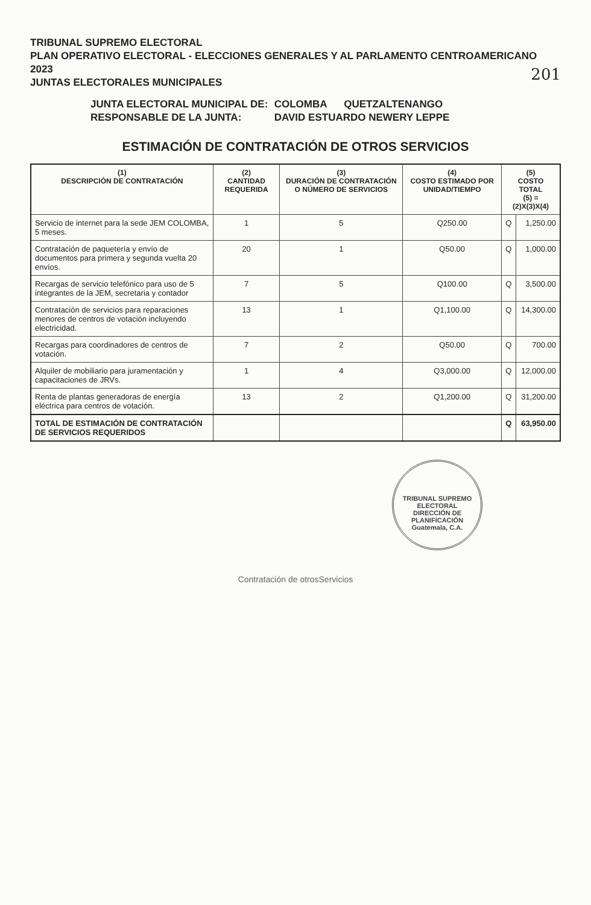TRIBUNAL SUPREMO ELECTORAL
PLAN OPERATIVO ELECTORAL - ELECCIONES GENERALES Y AL PARLAMENTO CENTROAMERICANO 2023
JUNTAS ELECTORALES MUNICIPALES
201
JUNTA ELECTORAL MUNICIPAL DE: COLOMBA QUETZALTENANGO
RESPONSABLE DE LA JUNTA: DAVID ESTUARDO NEWERY LEPPE
ESTIMACIÓN DE CONTRATACIÓN DE OTROS SERVICIOS
| (1) DESCRIPCIÓN DE CONTRATACIÓN | (2) CANTIDAD REQUERIDA | (3) DURACIÓN DE CONTRATACIÓN O NÚMERO DE SERVICIOS | (4) COSTO ESTIMADO POR UNIDAD/TIEMPO | (5) COSTO TOTAL (5) = (2)X(3)X(4) | |
| --- | --- | --- | --- | --- | --- |
| Servicio de internet para la sede JEM COLOMBA, 5 meses. | 1 | 5 | Q250.00 | Q | 1,250.00 |
| Contratación de paquetería y envío de documentos para primera y segunda vuelta 20 envíos. | 20 | 1 | Q50.00 | Q | 1,000.00 |
| Recargas de servicio telefónico para uso de 5 integrantes de la JEM, secretaria y contador | 7 | 5 | Q100.00 | Q | 3,500.00 |
| Contratación de servicios para reparaciones menores de centros de votación incluyendo electricidad. | 13 | 1 | Q1,100.00 | Q | 14,300.00 |
| Recargas para coordinadores de centros de votación. | 7 | 2 | Q50.00 | Q | 700.00 |
| Alquiler de mobiliario para juramentación y capacitaciones de JRVs. | 1 | 4 | Q3,000.00 | Q | 12,000.00 |
| Renta de plantas generadoras de energía eléctrica para centros de votación. | 13 | 2 | Q1,200.00 | Q | 31,200.00 |
| TOTAL DE ESTIMACIÓN DE CONTRATACIÓN DE SERVICIOS REQUERIDOS | | | | Q | 63,950.00 |
TRIBUNAL SUPREMO ELECTORAL
DIRECCIÓN DE PLANIFICACIÓN
Guatemala, C.A.
Contratación de otrosServicios